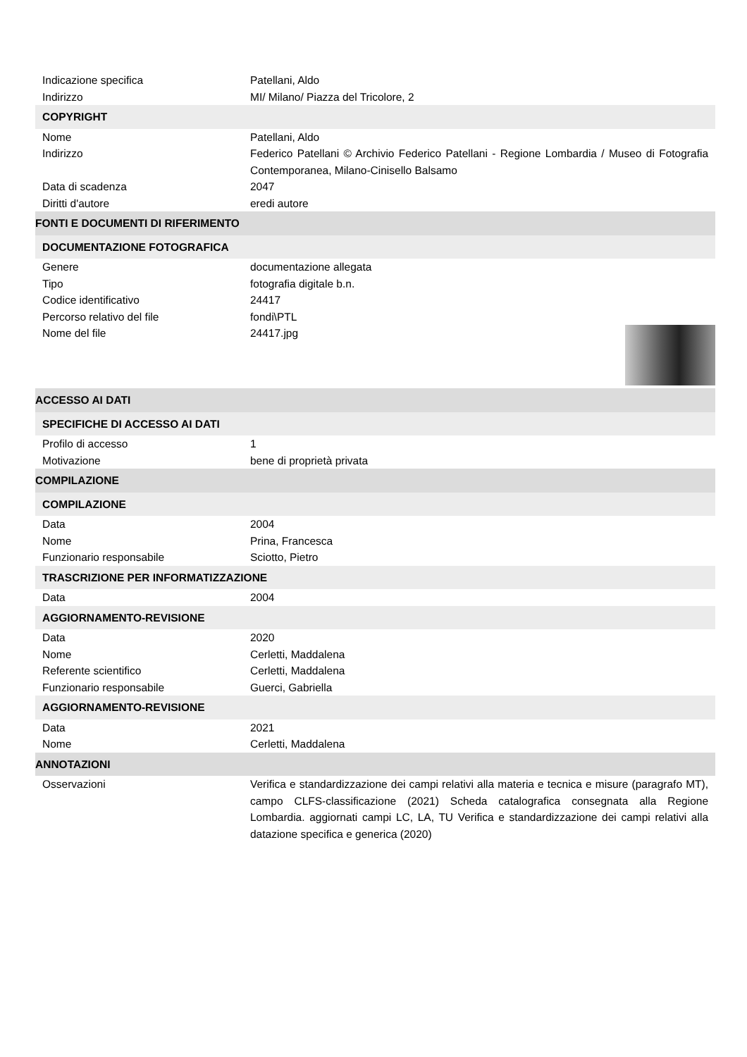| Indicazione specifica | Patellani, Aldo |
| Indirizzo | MI/ Milano/ Piazza del Tricolore, 2 |
| COPYRIGHT | |
| Nome | Patellani, Aldo |
| Indirizzo | Federico Patellani © Archivio Federico Patellani - Regione Lombardia / Museo di Fotografia Contemporanea, Milano-Cinisello Balsamo |
| Data di scadenza | 2047 |
| Diritti d'autore | eredi autore |
| FONTI E DOCUMENTI DI RIFERIMENTO | |
| DOCUMENTAZIONE FOTOGRAFICA | |
| Genere | documentazione allegata |
| Tipo | fotografia digitale b.n. |
| Codice identificativo | 24417 |
| Percorso relativo del file | fondi\PTL |
| Nome del file | 24417.jpg |
| ACCESSO AI DATI | |
| SPECIFICHE DI ACCESSO AI DATI | |
| Profilo di accesso | 1 |
| Motivazione | bene di proprietà privata |
| COMPILAZIONE | |
| COMPILAZIONE | |
| Data | 2004 |
| Nome | Prina, Francesca |
| Funzionario responsabile | Sciotto, Pietro |
| TRASCRIZIONE PER INFORMATIZZAZIONE | |
| Data | 2004 |
| AGGIORNAMENTO-REVISIONE | |
| Data | 2020 |
| Nome | Cerletti, Maddalena |
| Referente scientifico | Cerletti, Maddalena |
| Funzionario responsabile | Guerci, Gabriella |
| AGGIORNAMENTO-REVISIONE | |
| Data | 2021 |
| Nome | Cerletti, Maddalena |
| ANNOTAZIONI | |
| Osservazioni | Verifica e standardizzazione dei campi relativi alla materia e tecnica e misure (paragrafo MT), campo CLFS-classificazione (2021) Scheda catalografica consegnata alla Regione Lombardia. aggiornati campi LC, LA, TU Verifica e standardizzazione dei campi relativi alla datazione specifica e generica (2020) |